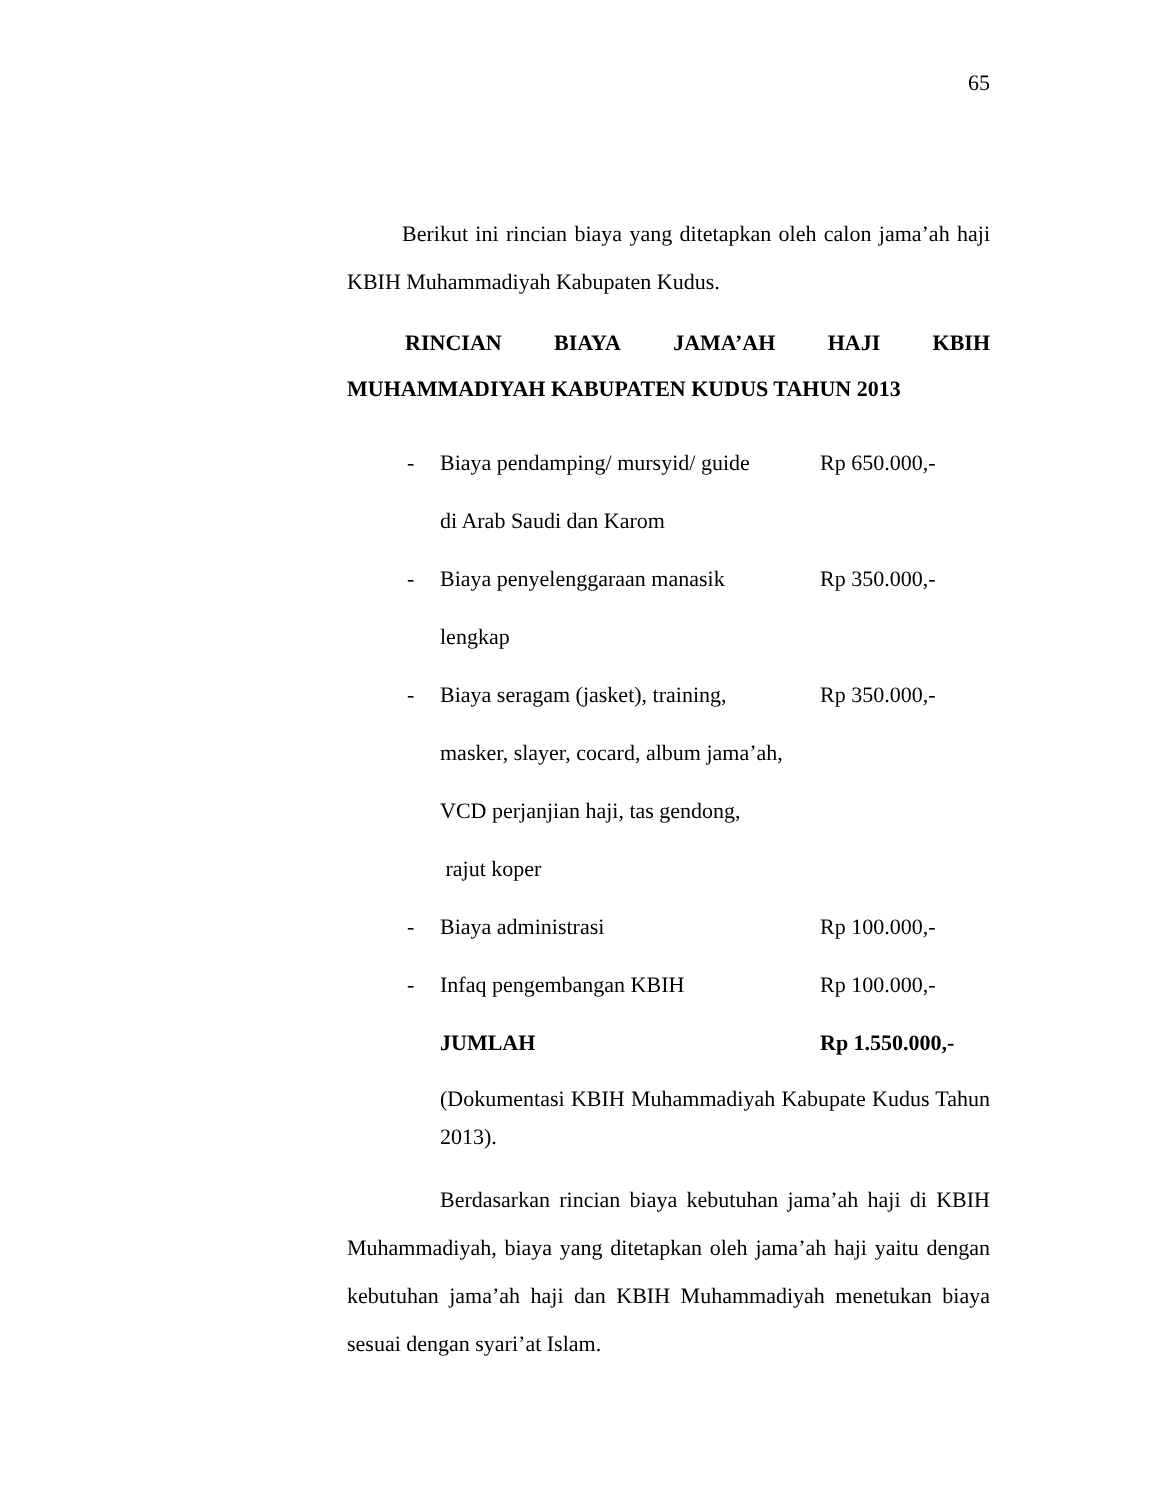65
Berikut ini rincian biaya yang ditetapkan oleh calon jama’ah haji KBIH Muhammadiyah Kabupaten Kudus.
RINCIAN BIAYA JAMA’AH HAJI KBIH MUHAMMADIYAH KABUPATEN KUDUS TAHUN 2013
| - | Biaya pendamping/ mursyid/ guide | Rp 650.000,- |
| | di Arab Saudi dan Karom | |
| - | Biaya penyelenggaraan manasik | Rp 350.000,- |
| | lengkap | |
| - | Biaya seragam (jasket), training, | Rp 350.000,- |
| | masker, slayer, cocard, album jama’ah, | |
| | VCD perjanjian haji, tas gendong, | |
| | rajut koper | |
| - | Biaya administrasi | Rp 100.000,- |
| - | Infaq pengembangan KBIH | Rp 100.000,- |
| | JUMLAH | Rp 1.550.000,- |
(Dokumentasi KBIH Muhammadiyah Kabupate Kudus Tahun 2013).
Berdasarkan rincian biaya kebutuhan jama’ah haji di KBIH Muhammadiyah, biaya yang ditetapkan oleh jama’ah haji yaitu dengan kebutuhan jama’ah haji dan KBIH Muhammadiyah menetukan biaya sesuai dengan syari’at Islam.